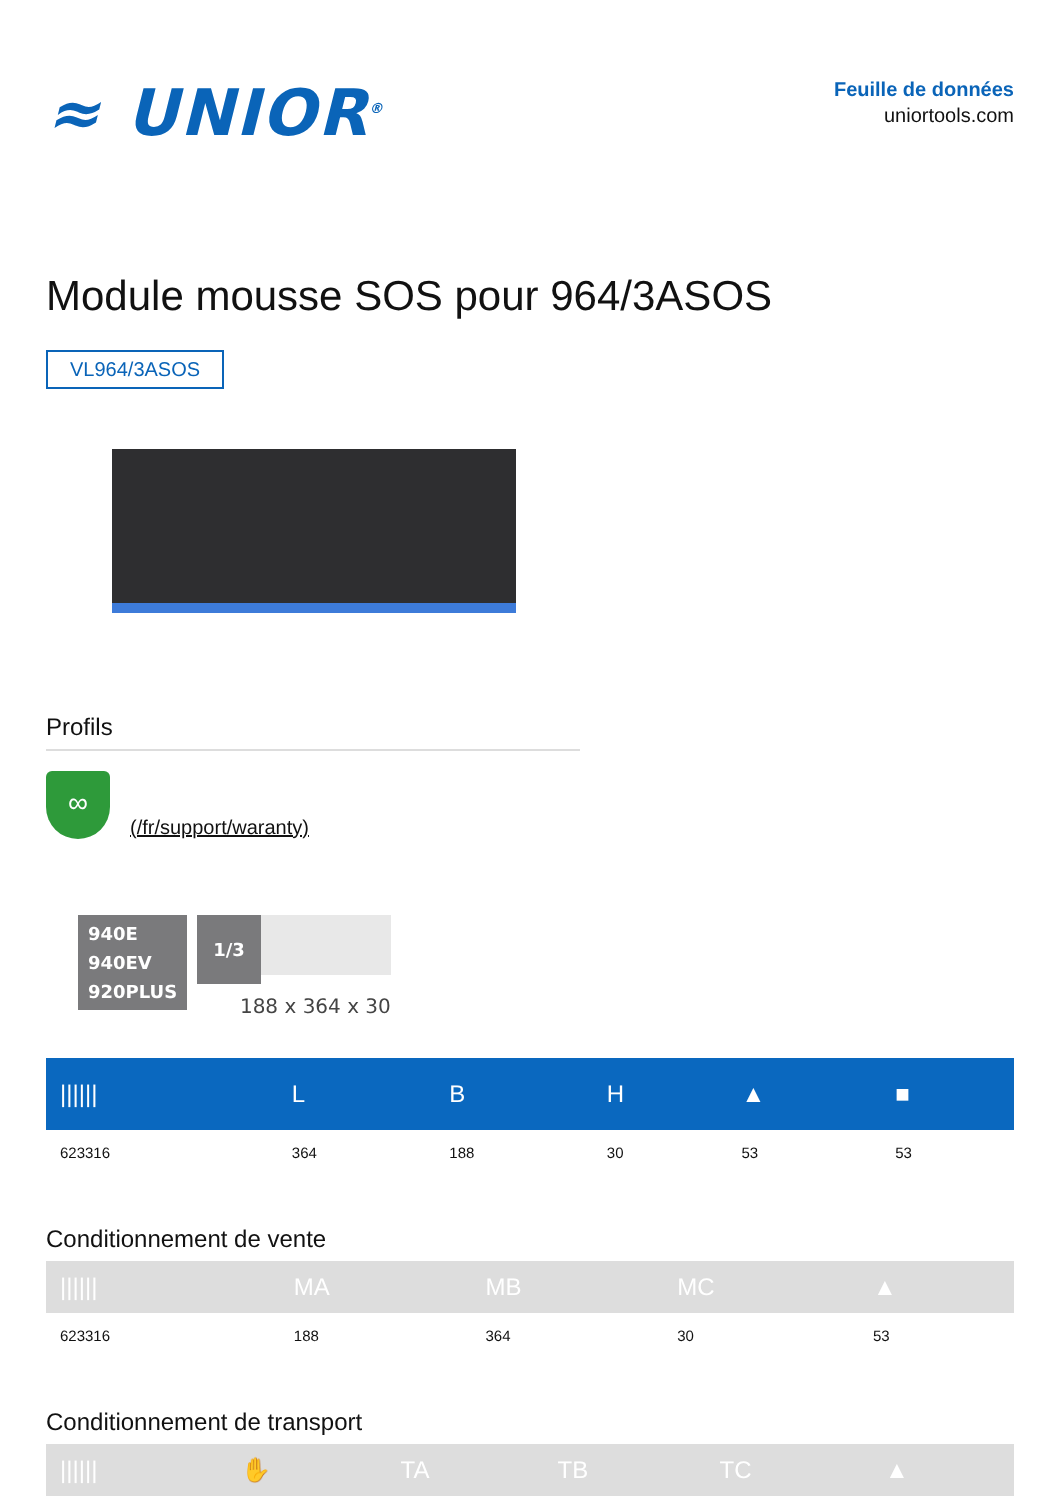≈ UNIOR<sup>®</sup>
Feuille de données
uniortools.com
Module mousse SOS pour 964/3ASOS
VL964/3ASOS
Profils
∞
(/fr/support/waranty)
940E
940EV
920PLUS
1/3
188 x 364 x 30
| ////// | L | B | H | ▲ | ■ |
| --- | --- | --- | --- | --- | --- |
| 623316 | 364 | 188 | 30 | 53 | 53 |
Conditionnement de vente
| ////// | MA | MB | MC | ▲ |
| --- | --- | --- | --- | --- |
| 623316 | 188 | 364 | 30 | 53 |
Conditionnement de transport
| ////// | ✋ | TA | TB | TC | ▲ |
| --- | --- | --- | --- | --- | --- |